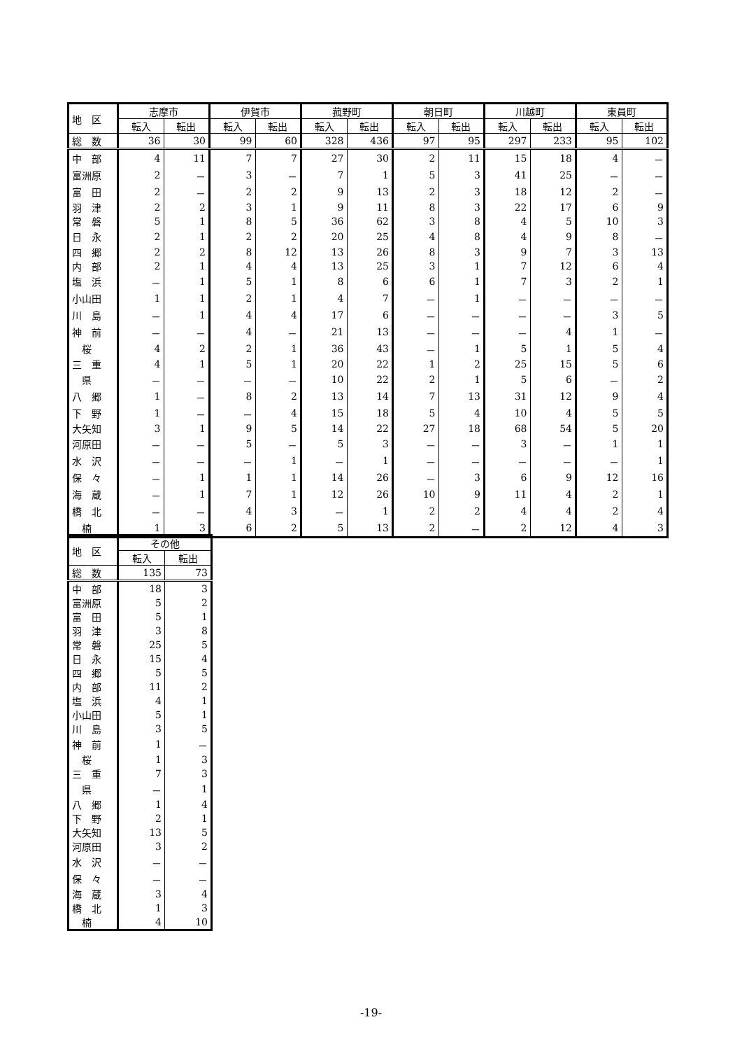| 地 区 | 志摩市 | | 伊賀市 | | 菰野町 | | 朝日町 | | 川越町 | | 東員町 | |
| --- | --- | --- | --- | --- | --- | --- | --- | --- | --- | --- | --- | --- |
| | 転入 | 転出 | 転入 | 転出 | 転入 | 転出 | 転入 | 転出 | 転入 | 転出 | 転入 | 転出 |
| 総 数 | 36 | 30 | 99 | 60 | 328 | 436 | 97 | 95 | 297 | 233 | 95 | 102 |
| 中 部 | 4 | 11 | 7 | 7 | 27 | 30 | 2 | 11 | 15 | 18 | 4 | － |
| 富洲原 | 2 | － | 3 | － | 7 | 1 | 5 | 3 | 41 | 25 | － | － |
| 富 田 | 2 | － | 2 | 2 | 9 | 13 | 2 | 3 | 18 | 12 | 2 | － |
| 羽 津 | 2 | 2 | 3 | 1 | 9 | 11 | 8 | 3 | 22 | 17 | 6 | 9 |
| 常 磐 | 5 | 1 | 8 | 5 | 36 | 62 | 3 | 8 | 4 | 5 | 10 | 3 |
| 日 永 | 2 | 1 | 2 | 2 | 20 | 25 | 4 | 8 | 4 | 9 | 8 | － |
| 四 郷 | 2 | 2 | 8 | 12 | 13 | 26 | 8 | 3 | 9 | 7 | 3 | 13 |
| 内 部 | 2 | 1 | 4 | 4 | 13 | 25 | 3 | 1 | 7 | 12 | 6 | 4 |
| 塩 浜 | － | 1 | 5 | 1 | 8 | 6 | 6 | 1 | 7 | 3 | 2 | 1 |
| 小山田 | 1 | 1 | 2 | 1 | 4 | 7 | － | 1 | － | － | － | － |
| 川 島 | － | 1 | 4 | 4 | 17 | 6 | － | － | － | － | 3 | 5 |
| 神 前 | － | － | 4 | － | 21 | 13 | － | － | － | 4 | 1 | － |
| 桜 | 4 | 2 | 2 | 1 | 36 | 43 | － | 1 | 5 | 1 | 5 | 4 |
| 三 重 | 4 | 1 | 5 | 1 | 20 | 22 | 1 | 2 | 25 | 15 | 5 | 6 |
| 県 | － | － | － | － | 10 | 22 | 2 | 1 | 5 | 6 | － | 2 |
| 八 郷 | 1 | － | 8 | 2 | 13 | 14 | 7 | 13 | 31 | 12 | 9 | 4 |
| 下 野 | 1 | － | － | 4 | 15 | 18 | 5 | 4 | 10 | 4 | 5 | 5 |
| 大矢知 | 3 | 1 | 9 | 5 | 14 | 22 | 27 | 18 | 68 | 54 | 5 | 20 |
| 河原田 | － | － | 5 | － | 5 | 3 | － | － | 3 | － | 1 | 1 |
| 水 沢 | － | － | － | 1 | － | 1 | － | － | － | － | － | 1 |
| 保 々 | － | 1 | 1 | 1 | 14 | 26 | － | 3 | 6 | 9 | 12 | 16 |
| 海 蔵 | － | 1 | 7 | 1 | 12 | 26 | 10 | 9 | 11 | 4 | 2 | 1 |
| 橋 北 | － | － | 4 | 3 | － | 1 | 2 | 2 | 4 | 4 | 2 | 4 |
| 楠 | 1 | 3 | 6 | 2 | 5 | 13 | 2 | － | 2 | 12 | 4 | 3 |
| 地 区 | その他 | |
| --- | --- | --- |
| | 転入 | 転出 |
| 総 数 | 135 | 73 |
| 中 部 | 18 | 3 |
| 富洲原 | 5 | 2 |
| 富 田 | 5 | 1 |
| 羽 津 | 3 | 8 |
| 常 磐 | 25 | 5 |
| 日 永 | 15 | 4 |
| 四 郷 | 5 | 5 |
| 内 部 | 11 | 2 |
| 塩 浜 | 4 | 1 |
| 小山田 | 5 | 1 |
| 川 島 | 3 | 5 |
| 神 前 | 1 | － |
| 桜 | 1 | 3 |
| 三 重 | 7 | 3 |
| 県 | － | 1 |
| 八 郷 | 1 | 4 |
| 下 野 | 2 | 1 |
| 大矢知 | 13 | 5 |
| 河原田 | 3 | 2 |
| 水 沢 | － | － |
| 保 々 | － | － |
| 海 蔵 | 3 | 4 |
| 橋 北 | 1 | 3 |
| 楠 | 4 | 10 |
-19-